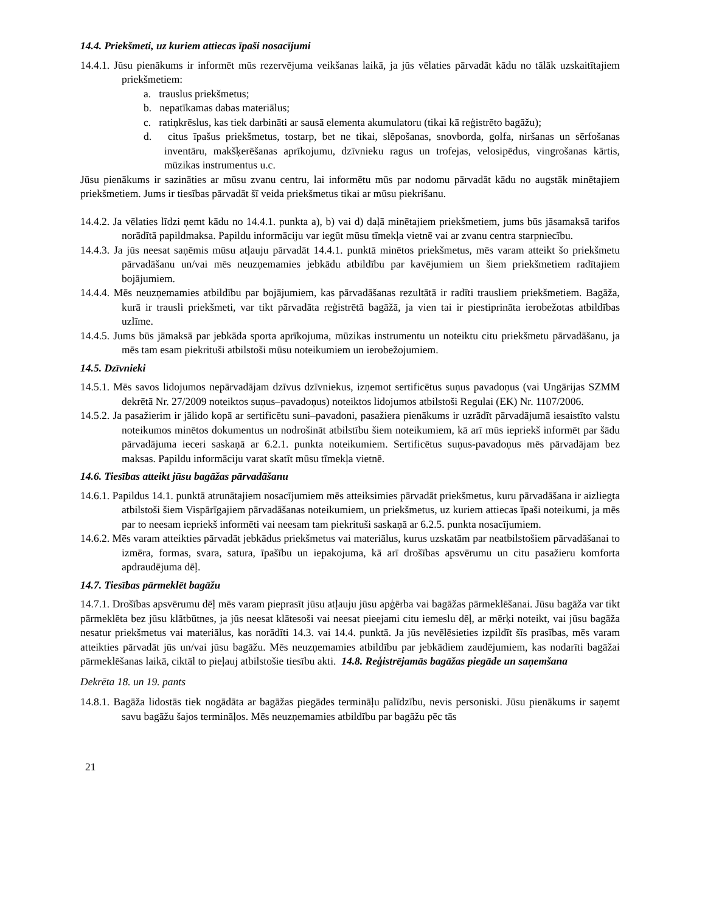14.4. Priekšmeti, uz kuriem attiecas īpaši nosacījumi
14.4.1. Jūsu pienākums ir informēt mūs rezervējuma veikšanas laikā, ja jūs vēlaties pārvadāt kādu no tālāk uzskaitītajiem priekšmetiem:
a. trauslus priekšmetus;
b. nepatīkamas dabas materiālus;
c. ratiņkrēslus, kas tiek darbināti ar sausā elementa akumulatoru (tikai kā reģistrēto bagāžu);
d. citus īpašus priekšmetus, tostarp, bet ne tikai, slēpošanas, snovborda, golfa, niršanas un sērfošanas inventāru, makšķerēšanas aprīkojumu, dzīvnieku ragus un trofejas, velosipēdus, vingrošanas kārtis, mūzikas instrumentus u.c.
Jūsu pienākums ir sazināties ar mūsu zvanu centru, lai informētu mūs par nodomu pārvadāt kādu no augstāk minētajiem priekšmetiem. Jums ir tiesības pārvadāt šī veida priekšmetus tikai ar mūsu piekrišanu.
14.4.2. Ja vēlaties līdzi ņemt kādu no 14.4.1. punkta a), b) vai d) daļā minētajiem priekšmetiem, jums būs jāsamaksā tarifos norādītā papildmaksa. Papildu informāciju var iegūt mūsu tīmekļa vietnē vai ar zvanu centra starpniecību.
14.4.3. Ja jūs neesat saņēmis mūsu atļauju pārvadāt 14.4.1. punktā minētos priekšmetus, mēs varam atteikt šo priekšmetu pārvadāšanu un/vai mēs neuzņemamies jebkādu atbildību par kavējumiem un šiem priekšmetiem radītajiem bojājumiem.
14.4.4. Mēs neuzņemamies atbildību par bojājumiem, kas pārvadāšanas rezultātā ir radīti trausliem priekšmetiem. Bagāža, kurā ir trausli priekšmeti, var tikt pārvadāta reģistrētā bagāžā, ja vien tai ir piestiprināta ierobežotas atbildības uzlīme.
14.4.5. Jums būs jāmaksā par jebkāda sporta aprīkojuma, mūzikas instrumentu un noteiktu citu priekšmetu pārvadāšanu, ja mēs tam esam piekrituši atbilstoši mūsu noteikumiem un ierobežojumiem.
14.5. Dzīvnieki
14.5.1. Mēs savos lidojumos nepārvadājam dzīvus dzīvniekus, izņemot sertificētus suņus pavadoņus (vai Ungārijas SZMM dekrētā Nr. 27/2009 noteiktos suņus–pavadoņus) noteiktos lidojumos atbilstoši Regulai (EK) Nr. 1107/2006.
14.5.2. Ja pasažierim ir jālido kopā ar sertificētu suni–pavadoni, pasažiera pienākums ir uzrādīt pārvadājumā iesaistīto valstu noteikumos minētos dokumentus un nodrošināt atbilstību šiem noteikumiem, kā arī mūs iepriekš informēt par šādu pārvadājuma ieceri saskaņā ar 6.2.1. punkta noteikumiem. Sertificētus suņus-pavadoņus mēs pārvadājam bez maksas. Papildu informāciju varat skatīt mūsu tīmekļa vietnē.
14.6. Tiesības atteikt jūsu bagāžas pārvadāšanu
14.6.1. Papildus 14.1. punktā atrunātajiem nosacījumiem mēs atteiksimies pārvadāt priekšmetus, kuru pārvadāšana ir aizliegta atbilstoši šiem Vispārīgajiem pārvadāšanas noteikumiem, un priekšmetus, uz kuriem attiecas īpaši noteikumi, ja mēs par to neesam iepriekš informēti vai neesam tam piekrituši saskaņā ar 6.2.5. punkta nosacījumiem.
14.6.2. Mēs varam atteikties pārvadāt jebkādus priekšmetus vai materiālus, kurus uzskatām par neatbilstošiem pārvadāšanai to izmēra, formas, svara, satura, īpašību un iepakojuma, kā arī drošības apsvērumu un citu pasažieru komforta apdraudējuma dēļ.
14.7. Tiesības pārmeklēt bagāžu
14.7.1. Drošības apsvērumu dēļ mēs varam pieprasīt jūsu atļauju jūsu apģērba vai bagāžas pārmeklēšanai. Jūsu bagāža var tikt pārmeklēta bez jūsu klātbūtnes, ja jūs neesat klātesoši vai neesat pieejami citu iemeslu dēļ, ar mērķi noteikt, vai jūsu bagāža nesatur priekšmetus vai materiālus, kas norādīti 14.3. vai 14.4. punktā. Ja jūs nevēlēsieties izpildīt šīs prasības, mēs varam atteikties pārvadāt jūs un/vai jūsu bagāžu. Mēs neuzņemamies atbildību par jebkādiem zaudējumiem, kas nodarīti bagāžai pārmeklēšanas laikā, ciktāl to pieļauj atbilstošie tiesību akti. 14.8. Reģistrējamās bagāžas piegāde un saņemšana
Dekrēta 18. un 19. pants
14.8.1. Bagāža lidostās tiek nogādāta ar bagāžas piegādes termināļu palīdzību, nevis personiski. Jūsu pienākums ir saņemt savu bagāžu šajos termināļos. Mēs neuzņemamies atbildību par bagāžu pēc tās
21